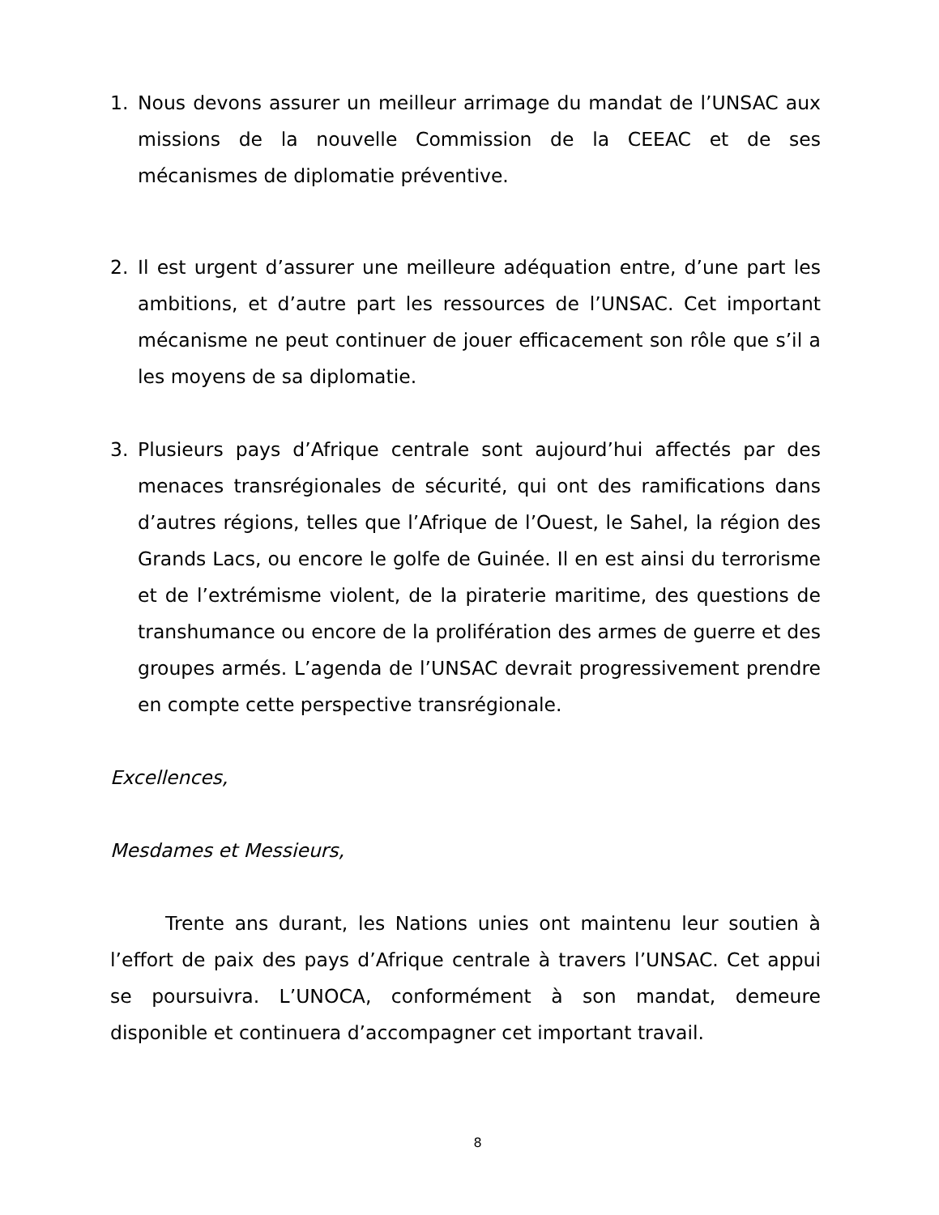1. Nous devons assurer un meilleur arrimage du mandat de l’UNSAC aux missions de la nouvelle Commission de la CEEAC et de ses mécanismes de diplomatie préventive.
2. Il est urgent d’assurer une meilleure adéquation entre, d’une part les ambitions, et d’autre part les ressources de l’UNSAC. Cet important mécanisme ne peut continuer de jouer efficacement son rôle que s’il a les moyens de sa diplomatie.
3. Plusieurs pays d’Afrique centrale sont aujourd’hui affectés par des menaces transrégionales de sécurité, qui ont des ramifications dans d’autres régions, telles que l’Afrique de l’Ouest, le Sahel, la région des Grands Lacs, ou encore le golfe de Guinée. Il en est ainsi du terrorisme et de l’extrémisme violent, de la piraterie maritime, des questions de transhumance ou encore de la prolifération des armes de guerre et des groupes armés. L’agenda de l’UNSAC devrait progressivement prendre en compte cette perspective transrégionale.
Excellences,
Mesdames et Messieurs,
Trente ans durant, les Nations unies ont maintenu leur soutien à l’effort de paix des pays d’Afrique centrale à travers l’UNSAC. Cet appui se poursuivra. L’UNOCA, conformément à son mandat, demeure disponible et continuera d’accompagner cet important travail.
8